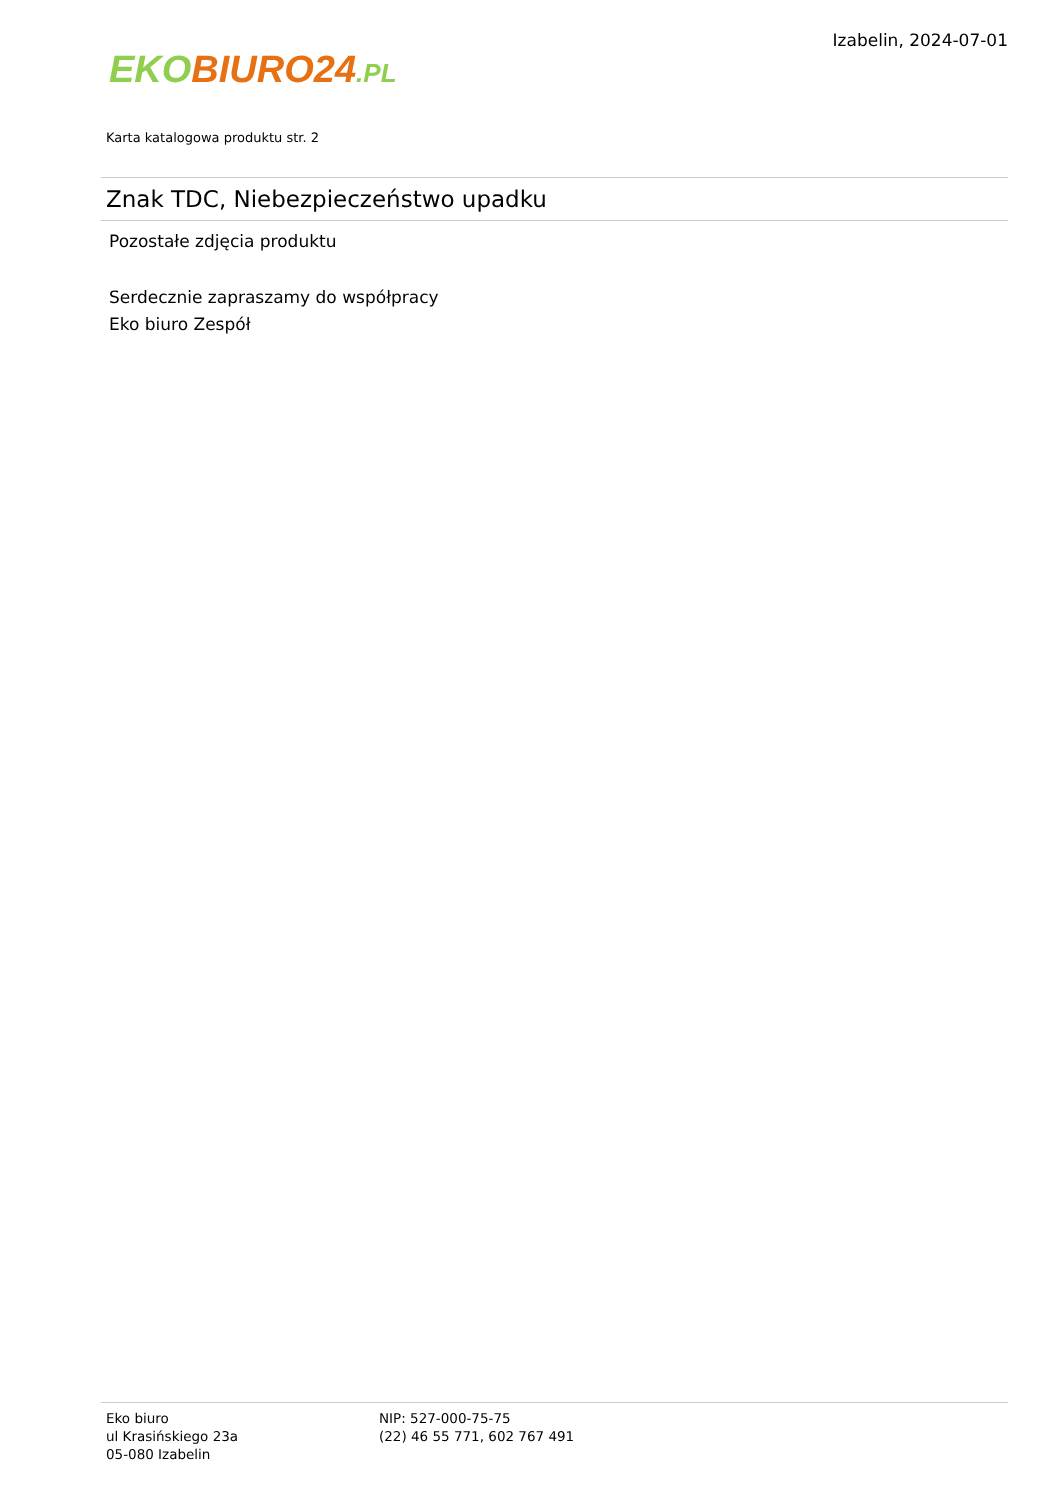EKO BIURO24.PL
Izabelin, 2024-07-01
Karta katalogowa produktu str. 2
Znak TDC, Niebezpieczeństwo upadku
Pozostałe zdjęcia produktu
Serdecznie zapraszamy do współpracy
Eko biuro Zespół
Eko biuro
ul Krasińskiego 23a
05-080 Izabelin
NIP: 527-000-75-75
(22) 46 55 771, 602 767 491